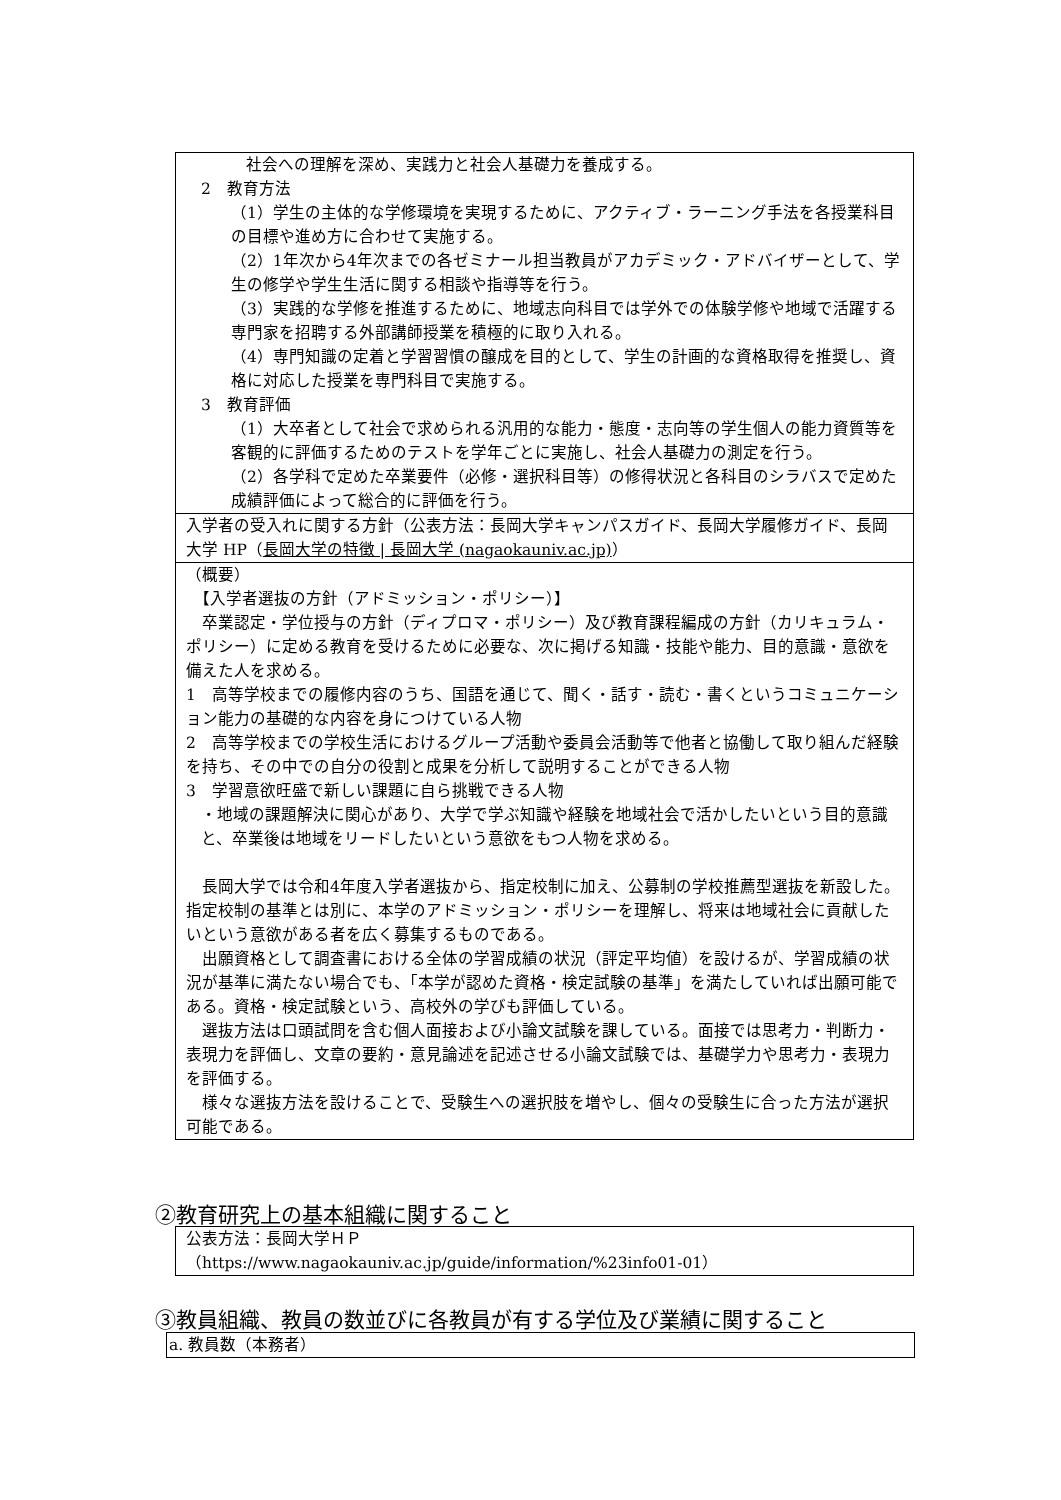社会への理解を深め、実践力と社会人基礎力を養成する。
2　教育方法
（1）学生の主体的な学修環境を実現するために、アクティブ・ラーニング手法を各授業科目の目標や進め方に合わせて実施する。
（2）1年次から4年次までの各ゼミナール担当教員がアカデミック・アドバイザーとして、学生の修学や学生生活に関する相談や指導等を行う。
（3）実践的な学修を推進するために、地域志向科目では学外での体験学修や地域で活躍する専門家を招聘する外部講師授業を積極的に取り入れる。
（4）専門知識の定着と学習習慣の醸成を目的として、学生の計画的な資格取得を推奨し、資格に対応した授業を専門科目で実施する。
3　教育評価
（1）大卒者として社会で求められる汎用的な能力・態度・志向等の学生個人の能力資質等を客観的に評価するためのテストを学年ごとに実施し、社会人基礎力の測定を行う。
（2）各学科で定めた卒業要件（必修・選択科目等）の修得状況と各科目のシラバスで定めた成績評価によって総合的に評価を行う。
入学者の受入れに関する方針（公表方法：長岡大学キャンパスガイド、長岡大学履修ガイド、長岡大学 HP（長岡大学の特徴 | 長岡大学 (nagaokauniv.ac.jp)）
（概要）
　【入学者選抜の方針（アドミッション・ポリシー）】
　卒業認定・学位授与の方針（ディプロマ・ポリシー）及び教育課程編成の方針（カリキュラム・ポリシー）に定める教育を受けるために必要な、次に掲げる知識・技能や能力、目的意識・意欲を備えた人を求める。
1　高等学校までの履修内容のうち、国語を通じて、聞く・話す・読む・書くというコミュニケーション能力の基礎的な内容を身につけている人物
2　高等学校までの学校生活におけるグループ活動や委員会活動等で他者と協働して取り組んだ経験を持ち、その中での自分の役割と成果を分析して説明することができる人物
3　学習意欲旺盛で新しい課題に自ら挑戦できる人物
・地域の課題解決に関心があり、大学で学ぶ知識や経験を地域社会で活かしたいという目的意識と、卒業後は地域をリードしたいという意欲をもつ人物を求める。
　長岡大学では令和4年度入学者選抜から、指定校制に加え、公募制の学校推薦型選抜を新設した。指定校制の基準とは別に、本学のアドミッション・ポリシーを理解し、将来は地域社会に貢献したいという意欲がある者を広く募集するものである。
　出願資格として調査書における全体の学習成績の状況（評定平均値）を設けるが、学習成績の状況が基準に満たない場合でも、「本学が認めた資格・検定試験の基準」を満たしていれば出願可能である。資格・検定試験という、高校外の学びも評価している。
　選抜方法は口頭試問を含む個人面接および小論文試験を課している。面接では思考力・判断力・表現力を評価し、文章の要約・意見論述を記述させる小論文試験では、基礎学力や思考力・表現力を評価する。
　様々な選抜方法を設けることで、受験生への選択肢を増やし、個々の受験生に合った方法が選択可能である。
②教育研究上の基本組織に関すること
公表方法：長岡大学ＨＰ
（https://www.nagaokauniv.ac.jp/guide/information/%23info01-01）
③教員組織、教員の数並びに各教員が有する学位及び業績に関すること
a. 教員数（本務者）